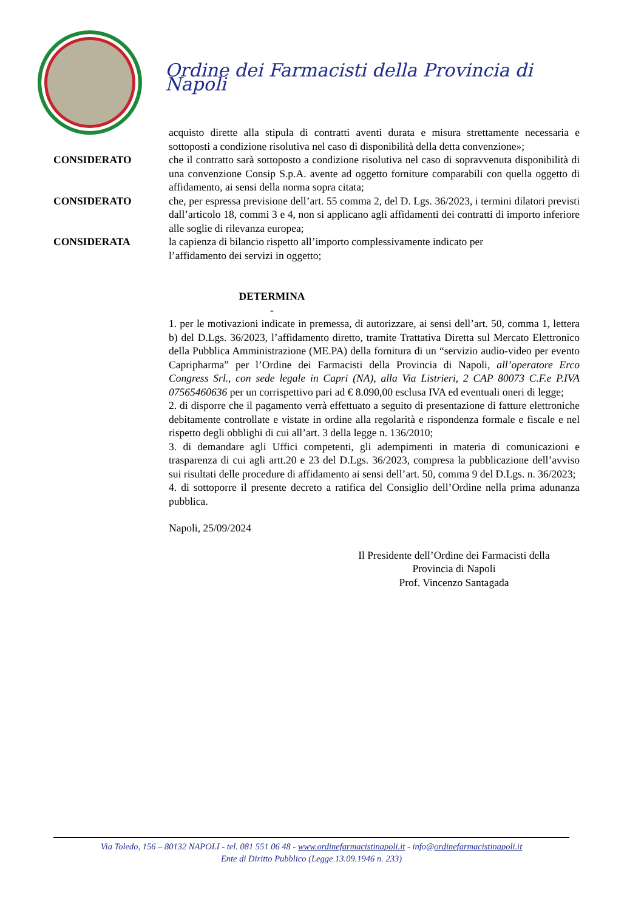Ordine dei Farmacisti della Provincia di Napoli
acquisto dirette alla stipula di contratti aventi durata e misura strettamente necessaria e sottoposti a condizione risolutiva nel caso di disponibilità della detta convenzione»;
CONSIDERATO che il contratto sarà sottoposto a condizione risolutiva nel caso di sopravvenuta disponibilità di una convenzione Consip S.p.A. avente ad oggetto forniture comparabili con quella oggetto di affidamento, ai sensi della norma sopra citata;
CONSIDERATO che, per espressa previsione dell’art. 55 comma 2, del D. Lgs. 36/2023, i termini dilatori previsti dall’articolo 18, commi 3 e 4, non si applicano agli affidamenti dei contratti di importo inferiore alle soglie di rilevanza europea;
CONSIDERATA la capienza di bilancio rispetto all’importo complessivamente indicato per
l’affidamento dei servizi in oggetto;
DETERMINA
-
1. per le motivazioni indicate in premessa, di autorizzare, ai sensi dell’art. 50, comma 1, lettera b) del D.Lgs. 36/2023, l’affidamento diretto, tramite Trattativa Diretta sul Mercato Elettronico della Pubblica Amministrazione (ME.PA) della fornitura di un “servizio audio-video per evento Capripharma” per l’Ordine dei Farmacisti della Provincia di Napoli, all’operatore Erco Congress Srl., con sede legale in Capri (NA), alla Via Listrieri, 2 CAP 80073 C.F.e P.IVA 07565460636 per un corrispettivo pari ad € 8.090,00 esclusa IVA ed eventuali oneri di legge;
2. di disporre che il pagamento verrà effettuato a seguito di presentazione di fatture elettroniche debitamente controllate e vistate in ordine alla regolarità e rispondenza formale e fiscale e nel rispetto degli obblighi di cui all’art. 3 della legge n. 136/2010;
3. di demandare agli Uffici competenti, gli adempimenti in materia di comunicazioni e trasparenza di cui agli artt.20 e 23 del D.Lgs. 36/2023, compresa la pubblicazione dell’avviso sui risultati delle procedure di affidamento ai sensi dell’art. 50, comma 9 del D.Lgs. n. 36/2023;
4. di sottoporre il presente decreto a ratifica del Consiglio dell’Ordine nella prima adunanza pubblica.
Napoli, 25/09/2024
Il Presidente dell’Ordine dei Farmacisti della
Provincia di Napoli
Prof. Vincenzo Santagada
Via Toledo, 156 – 80132 NAPOLI - tel. 081 551 06 48 - www.ordinefarmacistinapoli.it - info@ordinefarmacistinapoli.it
Ente di Diritto Pubblico (Legge 13.09.1946 n. 233)